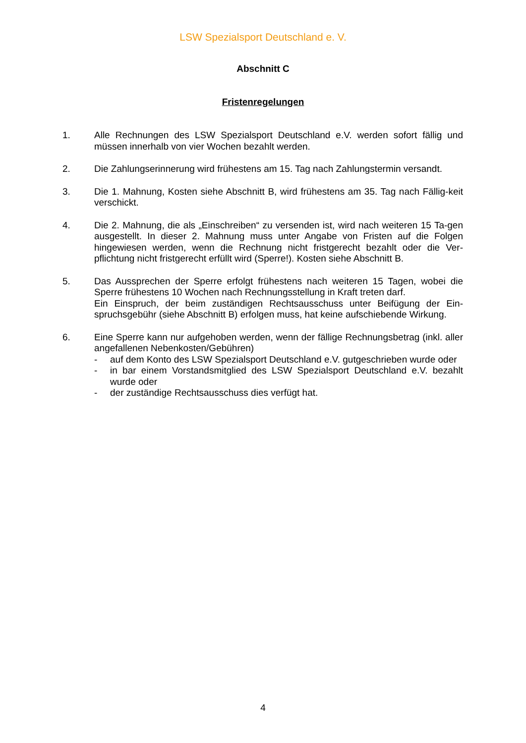LSW Spezialsport Deutschland e. V.
Abschnitt C
Fristenregelungen
1. Alle Rechnungen des LSW Spezialsport Deutschland e.V. werden sofort fällig und müssen innerhalb von vier Wochen bezahlt werden.
2. Die Zahlungserinnerung wird frühestens am 15. Tag nach Zahlungstermin versandt.
3. Die 1. Mahnung, Kosten siehe Abschnitt B, wird frühestens am 35. Tag nach Fällig-keit verschickt.
4. Die 2. Mahnung, die als „Einschreiben“ zu versenden ist, wird nach weiteren 15 Ta-gen ausgestellt. In dieser 2. Mahnung muss unter Angabe von Fristen auf die Folgen hingewiesen werden, wenn die Rechnung nicht fristgerecht bezahlt oder die Ver-pflichtung nicht fristgerecht erfüllt wird (Sperre!). Kosten siehe Abschnitt B.
5. Das Aussprechen der Sperre erfolgt frühestens nach weiteren 15 Tagen, wobei die Sperre frühestens 10 Wochen nach Rechnungsstellung in Kraft treten darf.
Ein Einspruch, der beim zuständigen Rechtsausschuss unter Beifügung der Ein-spruchsgebühr (siehe Abschnitt B) erfolgen muss, hat keine aufschiebende Wirkung.
6. Eine Sperre kann nur aufgehoben werden, wenn der fällige Rechnungsbetrag (inkl. aller angefallenen Nebenkosten/Gebühren)
- auf dem Konto des LSW Spezialsport Deutschland e.V. gutgeschrieben wurde oder
- in bar einem Vorstandsmitglied des LSW Spezialsport Deutschland e.V. bezahlt wurde oder
- der zuständige Rechtsausschuss dies verfügt hat.
4